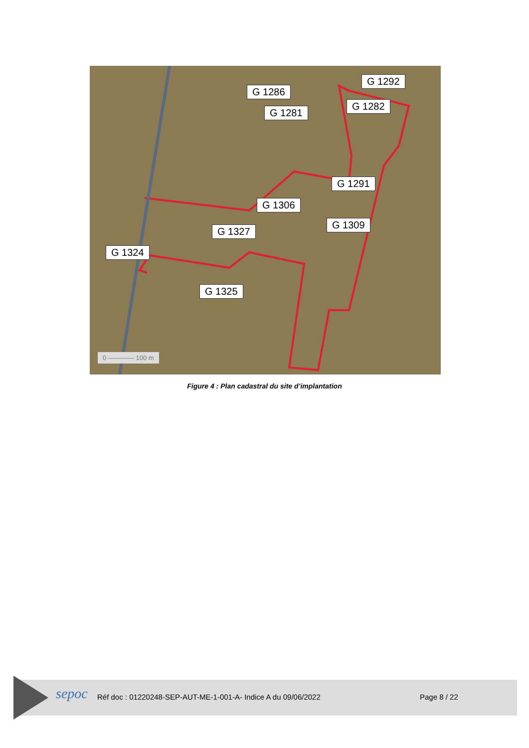G 1286
G 1292
G 1281
G 1282
G 1291
G 1306
G 1309
G 1327
G 1324
G 1325
0 ———— 100 m
Figure 4 : Plan cadastral du site d’implantation
sepoc
Réf doc : 01220248-SEP-AUT-ME-1-001-A- Indice A du 09/06/2022
Page 8 / 22